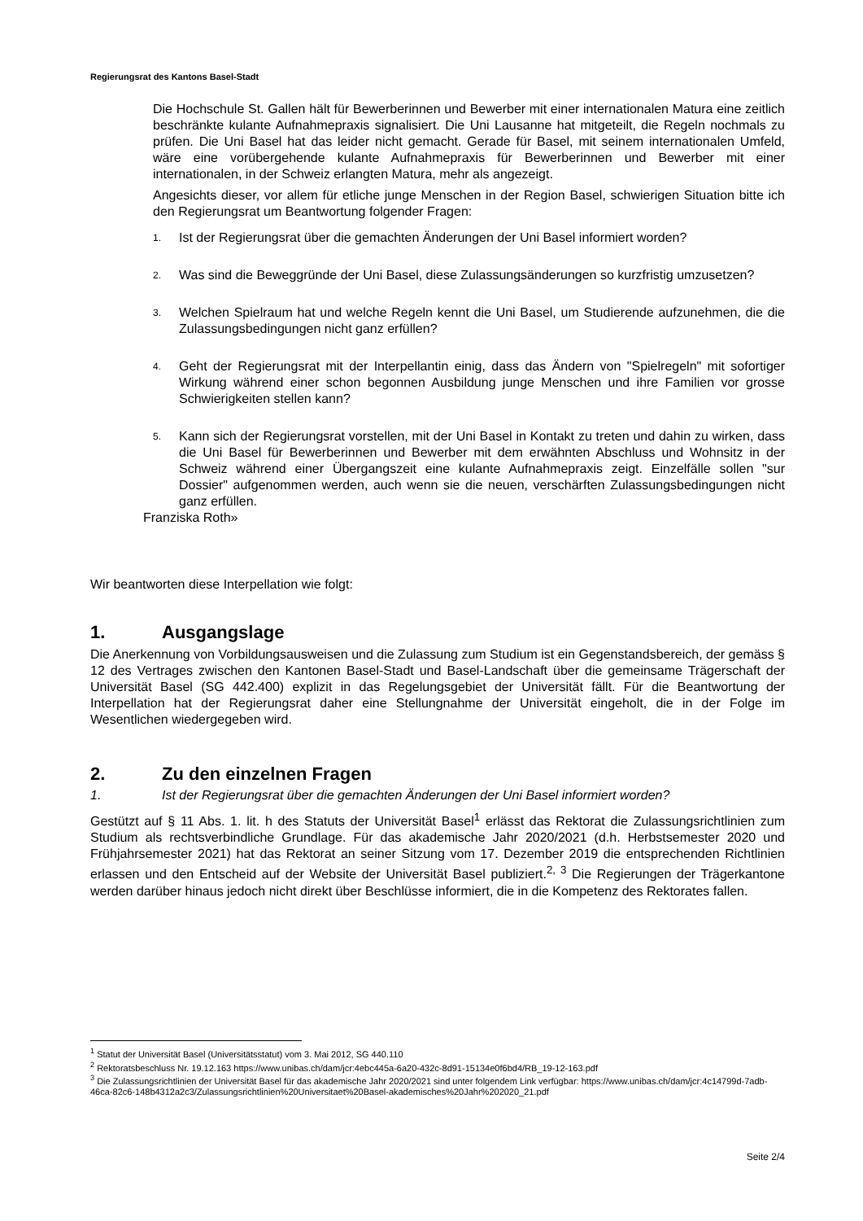Regierungsrat des Kantons Basel-Stadt
Die Hochschule St. Gallen hält für Bewerberinnen und Bewerber mit einer internationalen Matura eine zeitlich beschränkte kulante Aufnahmepraxis signalisiert. Die Uni Lausanne hat mitgeteilt, die Regeln nochmals zu prüfen. Die Uni Basel hat das leider nicht gemacht. Gerade für Basel, mit seinem internationalen Umfeld, wäre eine vorübergehende kulante Aufnahmepraxis für Bewerberinnen und Bewerber mit einer internationalen, in der Schweiz erlangten Matura, mehr als angezeigt.
Angesichts dieser, vor allem für etliche junge Menschen in der Region Basel, schwierigen Situation bitte ich den Regierungsrat um Beantwortung folgender Fragen:
1. Ist der Regierungsrat über die gemachten Änderungen der Uni Basel informiert worden?
2. Was sind die Beweggründe der Uni Basel, diese Zulassungsänderungen so kurzfristig umzusetzen?
3. Welchen Spielraum hat und welche Regeln kennt die Uni Basel, um Studierende aufzunehmen, die die Zulassungsbedingungen nicht ganz erfüllen?
4. Geht der Regierungsrat mit der Interpellantin einig, dass das Ändern von "Spielregeln" mit sofortiger Wirkung während einer schon begonnen Ausbildung junge Menschen und ihre Familien vor grosse Schwierigkeiten stellen kann?
5. Kann sich der Regierungsrat vorstellen, mit der Uni Basel in Kontakt zu treten und dahin zu wirken, dass die Uni Basel für Bewerberinnen und Bewerber mit dem erwähnten Abschluss und Wohnsitz in der Schweiz während einer Übergangszeit eine kulante Aufnahmepraxis zeigt. Einzelfälle sollen "sur Dossier" aufgenommen werden, auch wenn sie die neuen, verschärften Zulassungsbedingungen nicht ganz erfüllen.
Franziska Roth»
Wir beantworten diese Interpellation wie folgt:
1. Ausgangslage
Die Anerkennung von Vorbildungsausweisen und die Zulassung zum Studium ist ein Gegenstandsbereich, der gemäss § 12 des Vertrages zwischen den Kantonen Basel-Stadt und Basel-Landschaft über die gemeinsame Trägerschaft der Universität Basel (SG 442.400) explizit in das Regelungsgebiet der Universität fällt. Für die Beantwortung der Interpellation hat der Regierungsrat daher eine Stellungnahme der Universität eingeholt, die in der Folge im Wesentlichen wiedergegeben wird.
2. Zu den einzelnen Fragen
1. Ist der Regierungsrat über die gemachten Änderungen der Uni Basel informiert worden?
Gestützt auf § 11 Abs. 1. lit. h des Statuts der Universität Basel<sup>1</sup> erlässt das Rektorat die Zulassungsrichtlinien zum Studium als rechtsverbindliche Grundlage. Für das akademische Jahr 2020/2021 (d.h. Herbstsemester 2020 und Frühjahrsemester 2021) hat das Rektorat an seiner Sitzung vom 17. Dezember 2019 die entsprechenden Richtlinien erlassen und den Entscheid auf der Website der Universität Basel publiziert.<sup>2, 3</sup> Die Regierungen der Trägerkantone werden darüber hinaus jedoch nicht direkt über Beschlüsse informiert, die in die Kompetenz des Rektorates fallen.
<sup>1</sup> Statut der Universität Basel (Universitätsstatut) vom 3. Mai 2012, SG 440.110
<sup>2</sup> Rektoratsbeschluss Nr. 19.12.163 https://www.unibas.ch/dam/jcr:4ebc445a-6a20-432c-8d91-15134e0f6bd4/RB_19-12-163.pdf
<sup>3</sup> Die Zulassungsrichtlinien der Universität Basel für das akademische Jahr 2020/2021 sind unter folgendem Link verfügbar: https://www.unibas.ch/dam/jcr:4c14799d-7adb-46ca-82c6-148b4312a2c3/Zulassungsrichtlinien%20Universitaet%20Basel-akademisches%20Jahr%202020_21.pdf
Seite 2/4